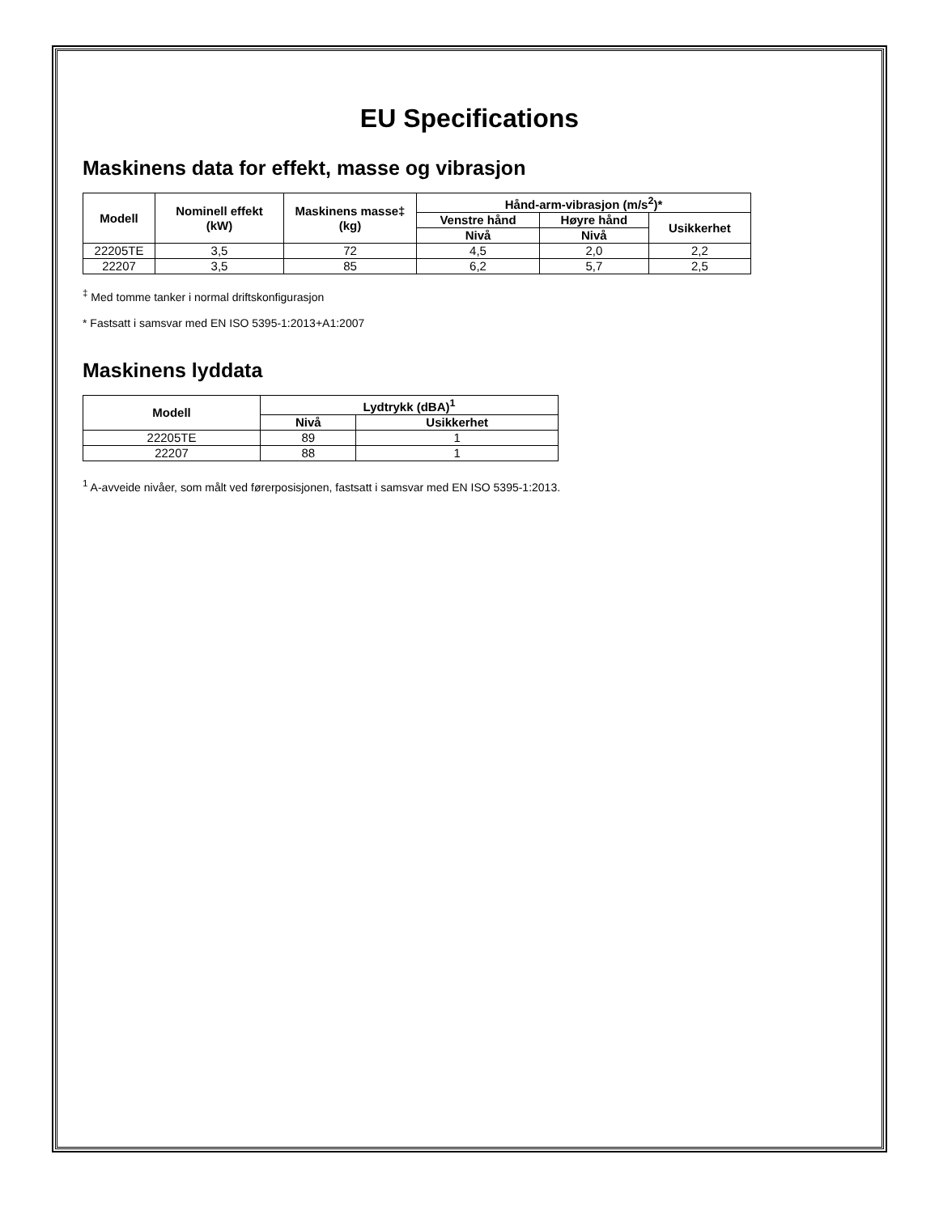EU Specifications
Maskinens data for effekt, masse og vibrasjon
| Modell | Nominell effekt (kW) | Maskinens masse‡ (kg) | Hånd-arm-vibrasjon (m/s<sup>2</sup>)* | | |
| --- | --- | --- | --- | --- | --- |
| | | | Venstre hånd | Høyre hånd | Usikkerhet |
| | | | Nivå | Nivå | |
| 22205TE | 3,5 | 72 | 4,5 | 2,0 | 2,2 |
| 22207 | 3,5 | 85 | 6,2 | 5,7 | 2,5 |
<sup>‡</sup> Med tomme tanker i normal driftskonfigurasjon
* Fastsatt i samsvar med EN ISO 5395-1:2013+A1:2007
Maskinens lyddata
| Modell | Lydtrykk (dBA)<sup>1</sup> | |
| --- | --- | --- |
| | Nivå | Usikkerhet |
| 22205TE | 89 | 1 |
| 22207 | 88 | 1 |
<sup>1</sup> A-avveide nivåer, som målt ved førerposisjonen, fastsatt i samsvar med EN ISO 5395-1:2013.